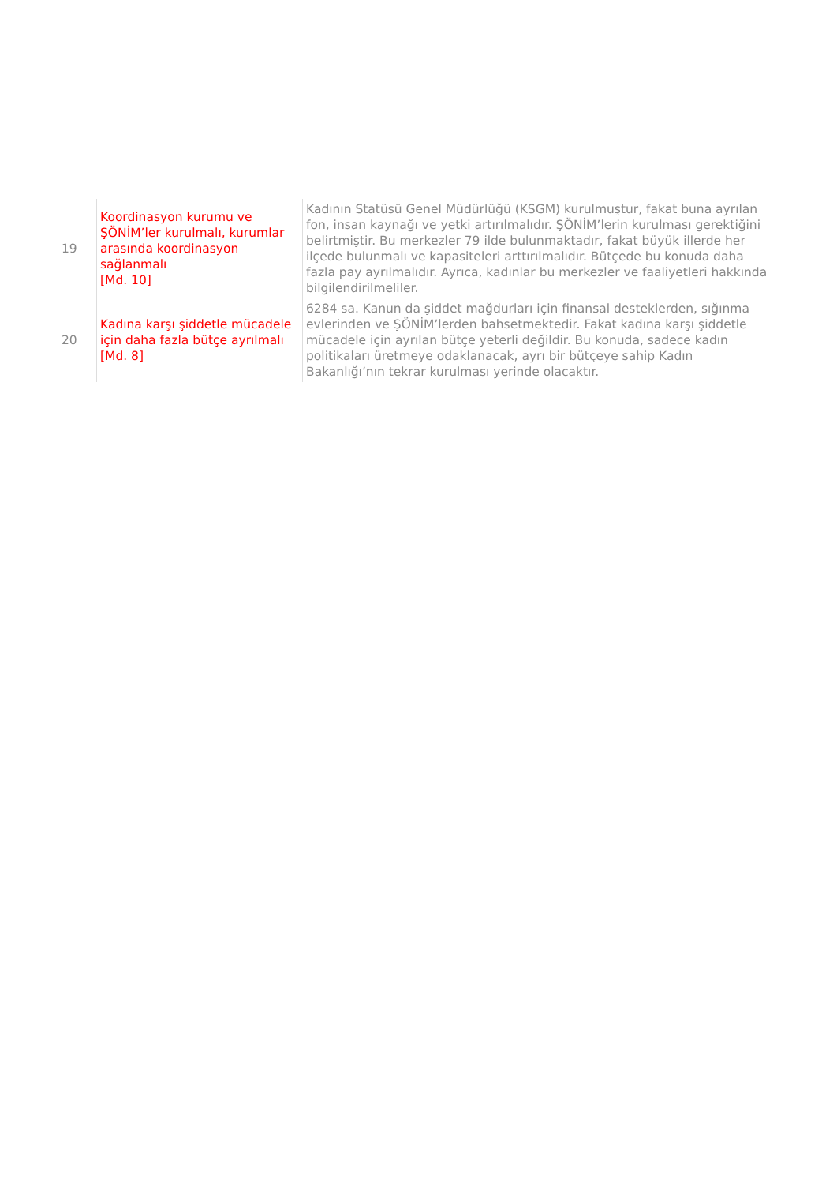| 19 | Koordinasyon kurumu ve ŞÖNİM’ler kurulmalı, kurumlar arasında koordinasyon sağlanmalı [Md. 10] | Kadının Statüsü Genel Müdürlüğü (KSGM) kurulmuştur, fakat buna ayrılan fon, insan kaynağı ve yetki artırılmalıdır. ŞÖNİM’lerin kurulması gerektiğini belirtmiştir. Bu merkezler 79 ilde bulunmaktadır, fakat büyük illerde her ilçede bulunmalı ve kapasiteleri arttırılmalıdır. Bütçede bu konuda daha fazla pay ayrılmalıdır. Ayrıca, kadınlar bu merkezler ve faaliyetleri hakkında bilgilendirilmeliler. |
| 20 | Kadına karşı şiddetle mücadele için daha fazla bütçe ayrılmalı [Md. 8] | 6284 sa. Kanun da şiddet mağdurları için finansal desteklerden, sığınma evlerinden ve ŞÖNİM’lerden bahsetmektedir. Fakat kadına karşı şiddetle mücadele için ayrılan bütçe yeterli değildir. Bu konuda, sadece kadın politikaları üretmeye odaklanacak, ayrı bir bütçeye sahip Kadın Bakanlığı’nın tekrar kurulması yerinde olacaktır. |